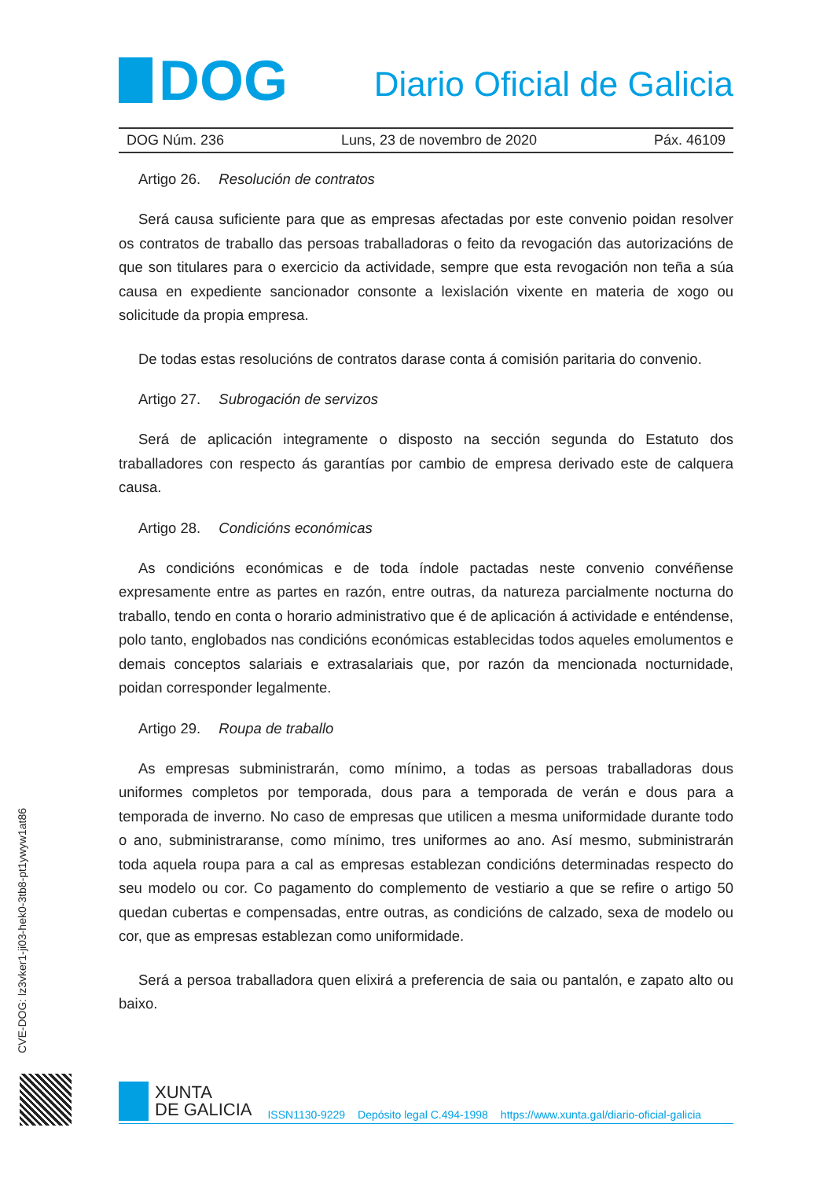DOG
Diario Oficial de Galicia
DOG Núm. 236 Luns, 23 de novembro de 2020 Páx. 46109
Artigo 26. Resolución de contratos
Será causa suficiente para que as empresas afectadas por este convenio poidan resolver os contratos de traballo das persoas traballadoras o feito da revogación das autorizacións de que son titulares para o exercicio da actividade, sempre que esta revogación non teña a súa causa en expediente sancionador consonte a lexislación vixente en materia de xogo ou solicitude da propia empresa.
De todas estas resolucións de contratos darase conta á comisión paritaria do convenio.
Artigo 27. Subrogación de servizos
Será de aplicación integramente o disposto na sección segunda do Estatuto dos traballadores con respecto ás garantías por cambio de empresa derivado este de calquera causa.
Artigo 28. Condicións económicas
As condicións económicas e de toda índole pactadas neste convenio convéñense expresamente entre as partes en razón, entre outras, da natureza parcialmente nocturna do traballo, tendo en conta o horario administrativo que é de aplicación á actividade e enténdense, polo tanto, englobados nas condicións económicas establecidas todos aqueles emolumentos e demais conceptos salariais e extrasalariais que, por razón da mencionada nocturnidade, poidan corresponder legalmente.
Artigo 29. Roupa de traballo
As empresas subministrarán, como mínimo, a todas as persoas traballadoras dous uniformes completos por temporada, dous para a temporada de verán e dous para a temporada de inverno. No caso de empresas que utilicen a mesma uniformidade durante todo o ano, subministraranse, como mínimo, tres uniformes ao ano. Así mesmo, subministrarán toda aquela roupa para a cal as empresas establezan condicións determinadas respecto do seu modelo ou cor. Co pagamento do complemento de vestiario a que se refire o artigo 50 quedan cubertas e compensadas, entre outras, as condicións de calzado, sexa de modelo ou cor, que as empresas establezan como uniformidade.
Será a persoa traballadora quen elixirá a preferencia de saia ou pantalón, e zapato alto ou baixo.
CVE-DOG: lz3vker1-ji03-hek0-3tb8-pt1ywyw1at86
XUNTA
DE GALICIA
ISSN1130-9229 Depósito legal C.494-1998 https://www.xunta.gal/diario-oficial-galicia